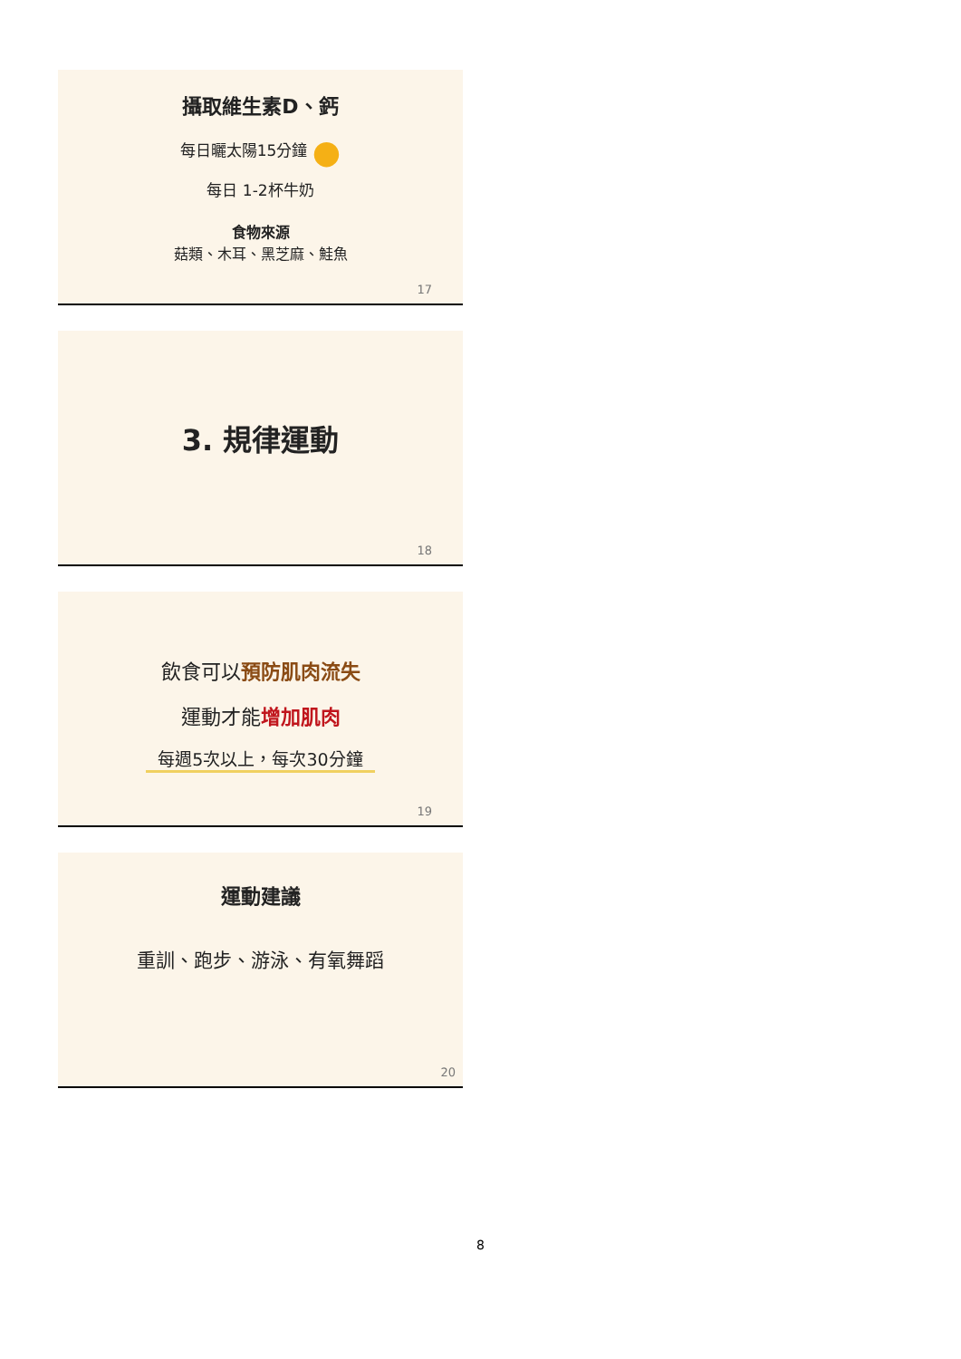攝取維生素D、鈣
每日曬太陽15分鐘 ●
每日 1-2杯牛奶
食物來源
菇類、木耳、黑芝麻、鮭魚
17
3. 規律運動
18
飲食可以預防肌肉流失
運動才能增加肌肉
每週5次以上，每次30分鐘
19
運動建議
重訓、跑步、游泳、有氧舞蹈
20
8